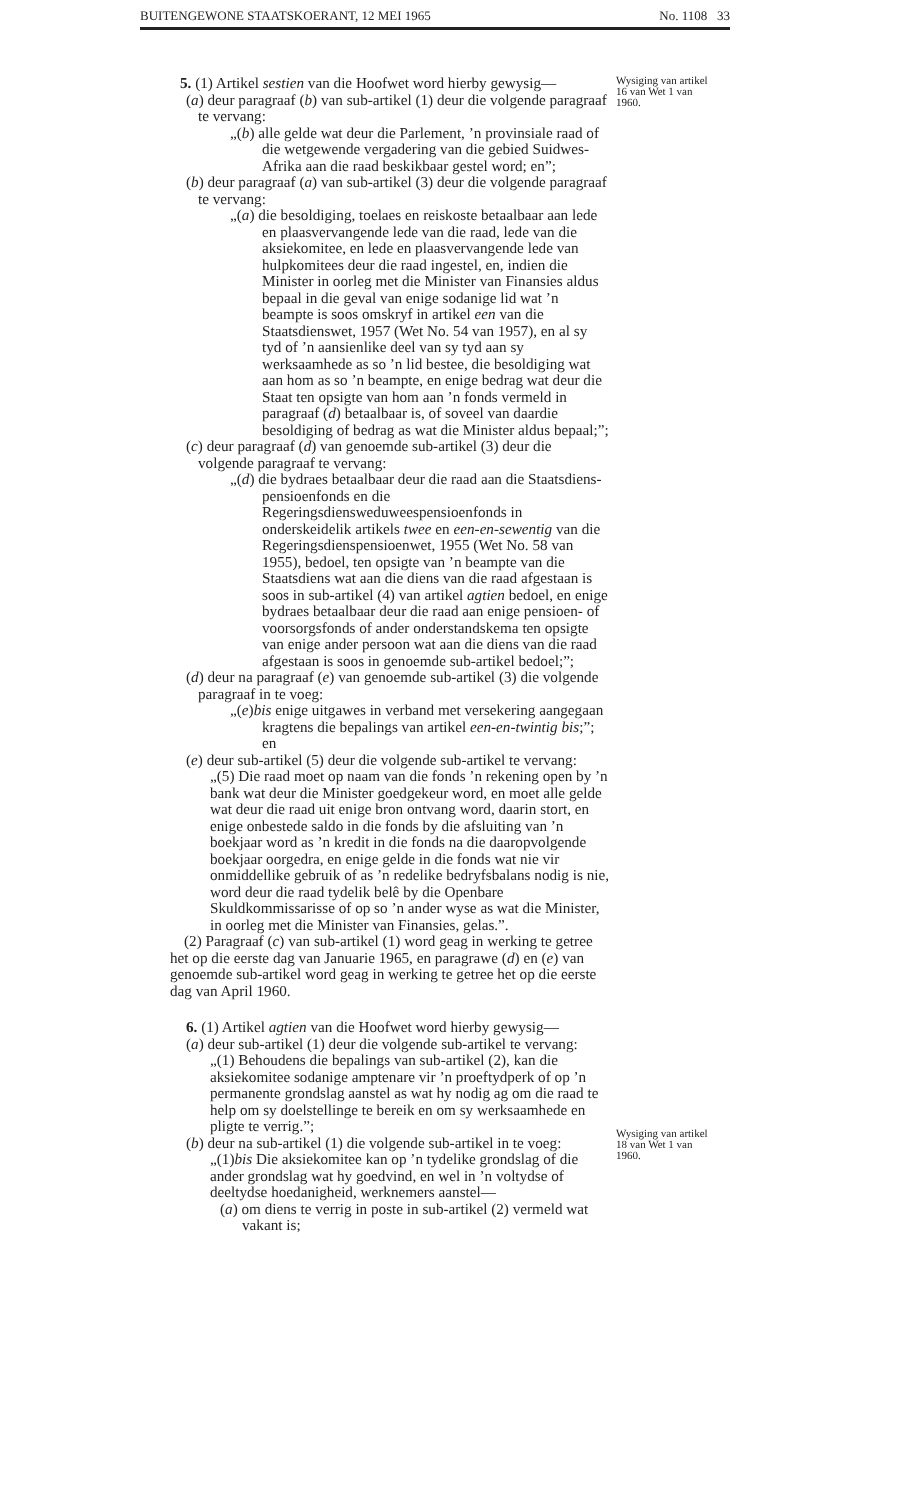BUITENGEWONE STAATSKOERANT, 12 MEI 1965 No. 1108 33
5. (1) Artikel sestien van die Hoofwet word hierby gewysig—
(a) deur paragraaf (b) van sub-artikel (1) deur die volgende paragraaf te vervang:
„(b) alle gelde wat deur die Parlement, ’n provinsiale raad of die wetgewende vergadering van die gebied Suidwes-Afrika aan die raad beskikbaar gestel word; en”;
(b) deur paragraaf (a) van sub-artikel (3) deur die volgende paragraaf te vervang:
„(a) die besoldiging, toelaes en reiskoste betaalbaar aan lede en plaasvervangende lede van die raad, lede van die aksiekomitee, en lede en plaasvervangende lede van hulpkomitees deur die raad ingestel, en, indien die Minister in oorleg met die Minister van Finansies aldus bepaal in die geval van enige sodanige lid wat ’n beampte is soos omskryf in artikel een van die Staatsdienswet, 1957 (Wet No. 54 van 1957), en al sy tyd of ’n aansienlike deel van sy tyd aan sy werksaamhede as so ’n lid bestee, die besoldiging wat aan hom as so ’n beampte, en enige bedrag wat deur die Staat ten opsigte van hom aan ’n fonds vermeld in paragraaf (d) betaalbaar is, of soveel van daardie besoldiging of bedrag as wat die Minister aldus bepaal;”;
(c) deur paragraaf (d) van genoemde sub-artikel (3) deur die volgende paragraaf te vervang:
„(d) die bydraes betaalbaar deur die raad aan die Staatsdiens-pensioenfonds en die Regeringsdiensweduweespensioenfonds in onderskeidelik artikels twee en een-en-sewentig van die Regeringsdienspensioenwet, 1955 (Wet No. 58 van 1955), bedoel, ten opsigte van ’n beampte van die Staatsdiens wat aan die diens van die raad afgestaan is soos in sub-artikel (4) van artikel agtien bedoel, en enige bydraes betaalbaar deur die raad aan enige pensioen- of voorsorgsfonds of ander onderstandskema ten opsigte van enige ander persoon wat aan die diens van die raad afgestaan is soos in genoemde sub-artikel bedoel;”;
(d) deur na paragraaf (e) van genoemde sub-artikel (3) die volgende paragraaf in te voeg:
„(e)bis enige uitgawes in verband met versekering aangegaan kragtens die bepalings van artikel een-en-twintig bis;”; en
(e) deur sub-artikel (5) deur die volgende sub-artikel te vervang:
„(5) Die raad moet op naam van die fonds ’n rekening open by ’n bank wat deur die Minister goedgekeur word, en moet alle gelde wat deur die raad uit enige bron ontvang word, daarin stort, en enige onbestede saldo in die fonds by die afsluiting van ’n boekjaar word as ’n kredit in die fonds na die daaropvolgende boekjaar oorgedra, en enige gelde in die fonds wat nie vir onmiddellike gebruik of as ’n redelike bedryfsbalans nodig is nie, word deur die raad tydelik belê by die Openbare Skuldkommissarisse of op so ’n ander wyse as wat die Minister, in oorleg met die Minister van Finansies, gelas.”.
(2) Paragraaf (c) van sub-artikel (1) word geag in werking te getree het op die eerste dag van Januarie 1965, en paragrawe (d) en (e) van genoemde sub-artikel word geag in werking te getree het op die eerste dag van April 1960.
6. (1) Artikel agtien van die Hoofwet word hierby gewysig—
(a) deur sub-artikel (1) deur die volgende sub-artikel te vervang:
„(1) Behoudens die bepalings van sub-artikel (2), kan die aksiekomitee sodanige amptenare vir ’n proeftydperk of op ’n permanente grondslag aanstel as wat hy nodig ag om die raad te help om sy doelstellinge te bereik en om sy werksaamhede en pligte te verrig.”;
(b) deur na sub-artikel (1) die volgende sub-artikel in te voeg:
„(1)bis Die aksiekomitee kan op ’n tydelike grondslag of die ander grondslag wat hy goedvind, en wel in ’n voltydse of deeltydse hoedanigheid, werknemers aanstel—
(a) om diens te verrig in poste in sub-artikel (2) vermeld wat vakant is;
Wysiging van artikel 16 van Wet 1 van 1960.
Wysiging van artikel 18 van Wet 1 van 1960.